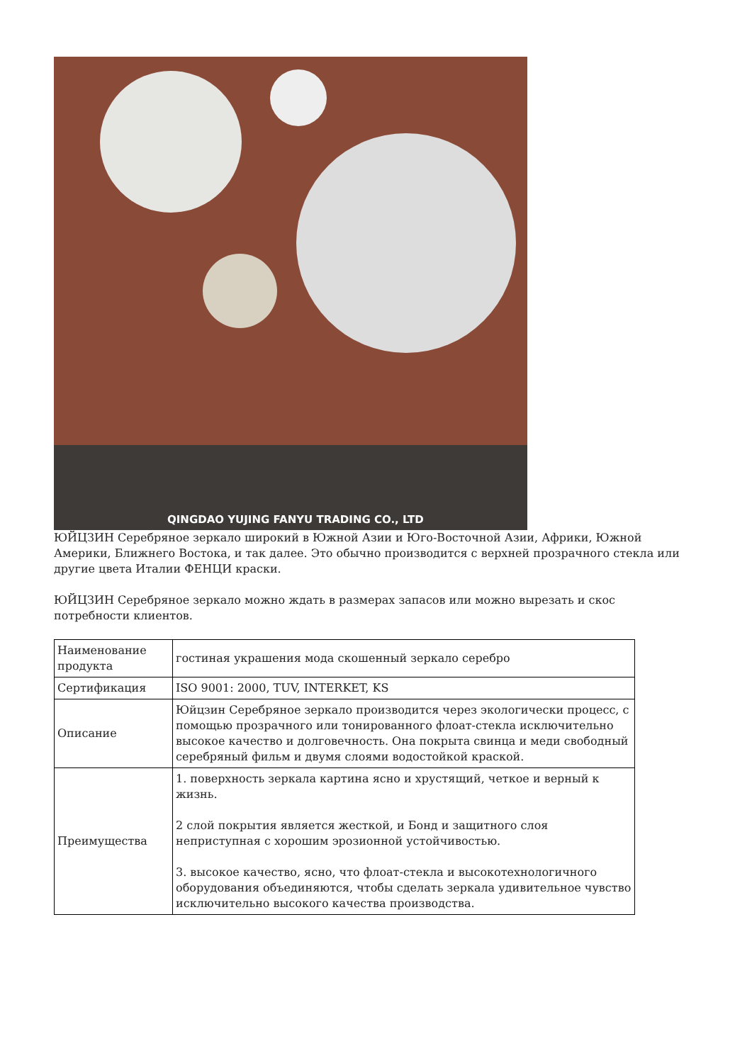QINGDAO YUJING FANYU TRADING CO., LTD
ЮЙЦЗИН Серебряное зеркало широкий в Южной Азии и Юго-Восточной Азии, Африки, Южной Америки, Ближнего Востока, и так далее. Это обычно производится с верхней прозрачного стекла или другие цвета Италии ФЕНЦИ краски.
ЮЙЦЗИН Серебряное зеркало можно ждать в размерах запасов или можно вырезать и скос потребности клиентов.
| Наименование продукта | гостиная украшения мода скошенный зеркало серебро |
| Сертификация | ISO 9001: 2000, TUV, INTERKET, KS |
| Описание | Юйцзин Серебряное зеркало производится через экологически процесс, с помощью прозрачного или тонированного флоат-стекла исключительно высокое качество и долговечность. Она покрыта свинца и меди свободный серебряный фильм и двумя слоями водостойкой краской. |
| Преимущества | 1. поверхность зеркала картина ясно и хрустящий, четкое и верный к жизнь. 2 слой покрытия является жесткой, и Бонд и защитного слоя неприступная с хорошим эрозионной устойчивостью. 3. высокое качество, ясно, что флоат-стекла и высокотехнологичного оборудования объединяются, чтобы сделать зеркала удивительное чувство исключительно высокого качества производства. |